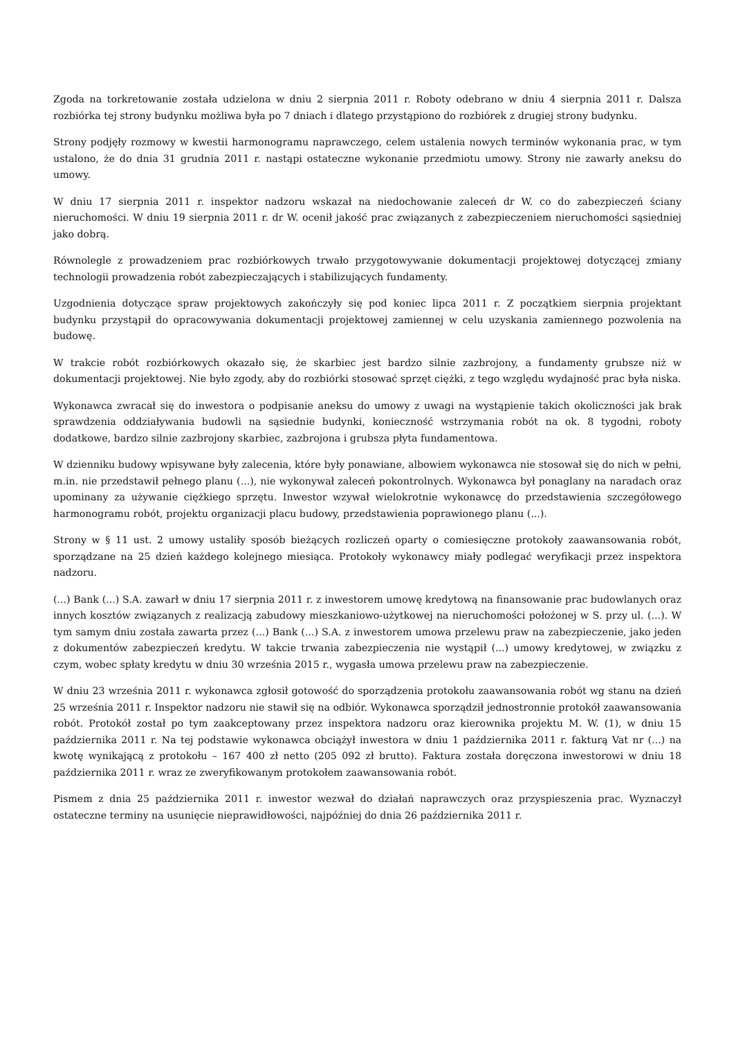Zgoda na torkretowanie została udzielona w dniu 2 sierpnia 2011 r. Roboty odebrano w dniu 4 sierpnia 2011 r. Dalsza rozbiórka tej strony budynku możliwa była po 7 dniach i dlatego przystąpiono do rozbiórek z drugiej strony budynku.
Strony podjęły rozmowy w kwestii harmonogramu naprawczego, celem ustalenia nowych terminów wykonania prac, w tym ustalono, że do dnia 31 grudnia 2011 r. nastąpi ostateczne wykonanie przedmiotu umowy. Strony nie zawarły aneksu do umowy.
W dniu 17 sierpnia 2011 r. inspektor nadzoru wskazał na niedochowanie zaleceń dr W. co do zabezpieczeń ściany nieruchomości. W dniu 19 sierpnia 2011 r. dr W. ocenił jakość prac związanych z zabezpieczeniem nieruchomości sąsiedniej jako dobrą.
Równolegle z prowadzeniem prac rozbiórkowych trwało przygotowywanie dokumentacji projektowej dotyczącej zmiany technologii prowadzenia robót zabezpieczających i stabilizujących fundamenty.
Uzgodnienia dotyczące spraw projektowych zakończyły się pod koniec lipca 2011 r. Z początkiem sierpnia projektant budynku przystąpił do opracowywania dokumentacji projektowej zamiennej w celu uzyskania zamiennego pozwolenia na budowę.
W trakcie robót rozbiórkowych okazało się, że skarbiec jest bardzo silnie zazbrojony, a fundamenty grubsze niż w dokumentacji projektowej. Nie było zgody, aby do rozbiórki stosować sprzęt ciężki, z tego względu wydajność prac była niska.
Wykonawca zwracał się do inwestora o podpisanie aneksu do umowy z uwagi na wystąpienie takich okoliczności jak brak sprawdzenia oddziaływania budowli na sąsiednie budynki, konieczność wstrzymania robót na ok. 8 tygodni, roboty dodatkowe, bardzo silnie zazbrojony skarbiec, zazbrojona i grubsza płyta fundamentowa.
W dzienniku budowy wpisywane były zalecenia, które były ponawiane, albowiem wykonawca nie stosował się do nich w pełni, m.in. nie przedstawił pełnego planu (...), nie wykonywał zaleceń pokontrolnych. Wykonawca był ponaglany na naradach oraz upominany za używanie ciężkiego sprzętu. Inwestor wzywał wielokrotnie wykonawcę do przedstawienia szczegółowego harmonogramu robót, projektu organizacji placu budowy, przedstawienia poprawionego planu (...).
Strony w § 11 ust. 2 umowy ustaliły sposób bieżących rozliczeń oparty o comiesięczne protokoły zaawansowania robót, sporządzane na 25 dzień każdego kolejnego miesiąca. Protokoły wykonawcy miały podlegać weryfikacji przez inspektora nadzoru.
(...) Bank (...) S.A. zawarł w dniu 17 sierpnia 2011 r. z inwestorem umowę kredytową na finansowanie prac budowlanych oraz innych kosztów związanych z realizacją zabudowy mieszkaniowo-użytkowej na nieruchomości położonej w S. przy ul. (...). W tym samym dniu została zawarta przez (...) Bank (...) S.A. z inwestorem umowa przelewu praw na zabezpieczenie, jako jeden z dokumentów zabezpieczeń kredytu. W takcie trwania zabezpieczenia nie wystąpił (...) umowy kredytowej, w związku z czym, wobec spłaty kredytu w dniu 30 września 2015 r., wygasła umowa przelewu praw na zabezpieczenie.
W dniu 23 września 2011 r. wykonawca zgłosił gotowość do sporządzenia protokołu zaawansowania robót wg stanu na dzień 25 września 2011 r. Inspektor nadzoru nie stawił się na odbiór. Wykonawca sporządził jednostronnie protokół zaawansowania robót. Protokół został po tym zaakceptowany przez inspektora nadzoru oraz kierownika projektu M. W. (1), w dniu 15 października 2011 r. Na tej podstawie wykonawca obciążył inwestora w dniu 1 października 2011 r. fakturą Vat nr (...) na kwotę wynikającą z protokołu – 167 400 zł netto (205 092 zł brutto). Faktura została doręczona inwestorowi w dniu 18 października 2011 r. wraz ze zweryfikowanym protokołem zaawansowania robót.
Pismem z dnia 25 października 2011 r. inwestor wezwał do działań naprawczych oraz przyspieszenia prac. Wyznaczył ostateczne terminy na usunięcie nieprawidłowości, najpóźniej do dnia 26 października 2011 r.